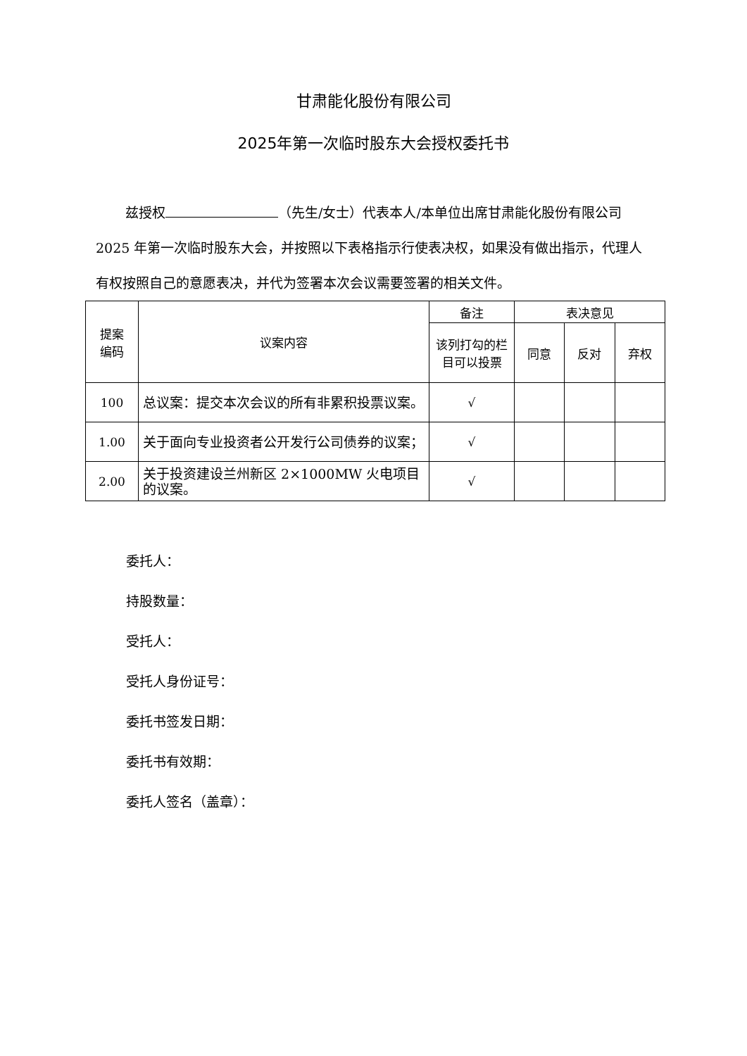甘肃能化股份有限公司
2025年第一次临时股东大会授权委托书
兹授权 （先生/女士）代表本人/本单位出席甘肃能化股份有限公司 2025 年第一次临时股东大会，并按照以下表格指示行使表决权，如果没有做出指示，代理人有权按照自己的意愿表决，并代为签署本次会议需要签署的相关文件。
| 提案 编码 | 议案内容 | 备注 | 表决意见 | | |
| --- | --- | --- | --- | --- | --- |
| | | 该列打勾的栏目可以投票 | 同意 | 反对 | 弃权 |
| 100 | 总议案：提交本次会议的所有非累积投票议案。 | √ | | | |
| 1.00 | 关于面向专业投资者公开发行公司债券的议案； | √ | | | |
| 2.00 | 关于投资建设兰州新区 2×1000MW 火电项目的议案。 | √ | | | |
委托人：
持股数量：
受托人：
受托人身份证号：
委托书签发日期：
委托书有效期：
委托人签名（盖章）：